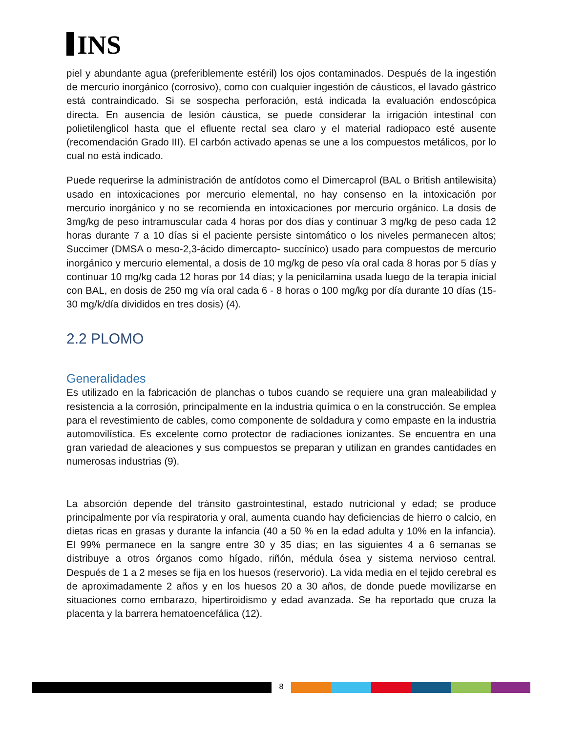INS
piel y abundante agua (preferiblemente estéril) los ojos contaminados. Después de la ingestión de mercurio inorgánico (corrosivo), como con cualquier ingestión de cáusticos, el lavado gástrico está contraindicado. Si se sospecha perforación, está indicada la evaluación endoscópica directa. En ausencia de lesión cáustica, se puede considerar la irrigación intestinal con polietilenglicol hasta que el efluente rectal sea claro y el material radiopaco esté ausente (recomendación Grado III). El carbón activado apenas se une a los compuestos metálicos, por lo cual no está indicado.
Puede requerirse la administración de antídotos como el Dimercaprol (BAL o British antilewisita) usado en intoxicaciones por mercurio elemental, no hay consenso en la intoxicación por mercurio inorgánico y no se recomienda en intoxicaciones por mercurio orgánico. La dosis de 3mg/kg de peso intramuscular cada 4 horas por dos días y continuar 3 mg/kg de peso cada 12 horas durante 7 a 10 días si el paciente persiste sintomático o los niveles permanecen altos; Succimer (DMSA o meso-2,3-ácido dimercapto- succínico) usado para compuestos de mercurio inorgánico y mercurio elemental, a dosis de 10 mg/kg de peso vía oral cada 8 horas por 5 días y continuar 10 mg/kg cada 12 horas por 14 días; y la penicilamina usada luego de la terapia inicial con BAL, en dosis de 250 mg vía oral cada 6 - 8 horas o 100 mg/kg por día durante 10 días (15-30 mg/k/día divididos en tres dosis) (4).
2.2 PLOMO
Generalidades
Es utilizado en la fabricación de planchas o tubos cuando se requiere una gran maleabilidad y resistencia a la corrosión, principalmente en la industria química o en la construcción. Se emplea para el revestimiento de cables, como componente de soldadura y como empaste en la industria automovilística. Es excelente como protector de radiaciones ionizantes. Se encuentra en una gran variedad de aleaciones y sus compuestos se preparan y utilizan en grandes cantidades en numerosas industrias (9).
La absorción depende del tránsito gastrointestinal, estado nutricional y edad; se produce principalmente por vía respiratoria y oral, aumenta cuando hay deficiencias de hierro o calcio, en dietas ricas en grasas y durante la infancia (40 a 50 % en la edad adulta y 10% en la infancia). El 99% permanece en la sangre entre 30 y 35 días; en las siguientes 4 a 6 semanas se distribuye a otros órganos como hígado, riñón, médula ósea y sistema nervioso central. Después de 1 a 2 meses se fija en los huesos (reservorio). La vida media en el tejido cerebral es de aproximadamente 2 años y en los huesos 20 a 30 años, de donde puede movilizarse en situaciones como embarazo, hipertiroidismo y edad avanzada. Se ha reportado que cruza la placenta y la barrera hematoencefálica (12).
8